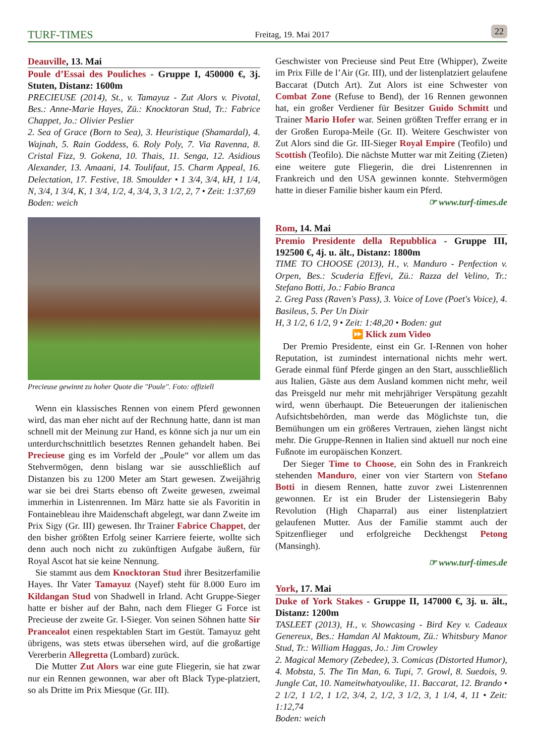TURF-TIMES Freitag, 19. Mai 2017 22
Deauville, 13. Mai
Poule d’Essai des Pouliches - Gruppe I, 450000 €, 3j. Stuten, Distanz: 1600m
PRECIEUSE (2014), St., v. Tamayuz - Zut Alors v. Pivotal, Bes.: Anne-Marie Hayes, Zü.: Knocktoran Stud, Tr.: Fabrice Chappet, Jo.: Olivier Peslier
2. Sea of Grace (Born to Sea), 3. Heuristique (Shamardal), 4. Wajnah, 5. Rain Goddess, 6. Roly Poly, 7. Via Ravenna, 8. Cristal Fizz, 9. Gokena, 10. Thais, 11. Senga, 12. Asidious Alexander, 13. Amaani, 14. Toulifaut, 15. Charm Appeal, 16. Delectation, 17. Festive, 18. Smoulder • 1 3/4, 3/4, kH, 1 1/4, N, 3/4, 1 3/4, K, 1 3/4, 1/2, 4, 3/4, 3, 3 1/2, 2, 7 • Zeit: 1:37,69
Boden: weich
Precieuse gewinnt zu hoher Quote die "Poule". Foto: offiziell
Wenn ein klassisches Rennen von einem Pferd gewonnen wird, das man eher nicht auf der Rechnung hatte, dann ist man schnell mit der Meinung zur Hand, es könne sich ja nur um ein unterdurchschnittlich besetztes Rennen gehandelt haben. Bei Precieuse ging es im Vorfeld der „Poule“ vor allem um das Stehvermögen, denn bislang war sie ausschließlich auf Distanzen bis zu 1200 Meter am Start gewesen. Zweijährig war sie bei drei Starts ebenso oft Zweite gewesen, zweimal immerhin in Listenrennen. Im März hatte sie als Favoritin in Fontainebleau ihre Maidenschaft abgelegt, war dann Zweite im Prix Sigy (Gr. III) gewesen. Ihr Trainer Fabrice Chappet, der den bisher größten Erfolg seiner Karriere feierte, wollte sich denn auch noch nicht zu zukünftigen Aufgabe äußern, für Royal Ascot hat sie keine Nennung.
Sie stammt aus dem Knocktoran Stud ihrer Besitzerfamilie Hayes. Ihr Vater Tamayuz (Nayef) steht für 8.000 Euro im Kildangan Stud von Shadwell in Irland. Acht Gruppe-Sieger hatte er bisher auf der Bahn, nach dem Flieger G Force ist Precieuse der zweite Gr. I-Sieger. Von seinen Söhnen hatte Sir Prancealot einen respektablen Start im Gestüt. Tamayuz geht übrigens, was stets etwas übersehen wird, auf die großartige Vererberin Allegretta (Lombard) zurück.
Die Mutter Zut Alors war eine gute Fliegerin, sie hat zwar nur ein Rennen gewonnen, war aber oft Black Type-platziert, so als Dritte im Prix Miesque (Gr. III).
Geschwister von Precieuse sind Peut Etre (Whipper), Zweite im Prix Fille de l’Air (Gr. III), und der listenplatziert gelaufene Baccarat (Dutch Art). Zut Alors ist eine Schwester von Combat Zone (Refuse to Bend), der 16 Rennen gewonnen hat, ein großer Verdiener für Besitzer Guido Schmitt und Trainer Mario Hofer war. Seinen größten Treffer errang er in der Großen Europa-Meile (Gr. II). Weitere Geschwister von Zut Alors sind die Gr. III-Sieger Royal Empire (Teofilo) und Scottish (Teofilo). Die nächste Mutter war mit Zeiting (Zieten) eine weitere gute Fliegerin, die drei Listenrennen in Frankreich und den USA gewinnen konnte. Stehvermögen hatte in dieser Familie bisher kaum ein Pferd.
☞ www.turf-times.de
Rom, 14. Mai
Premio Presidente della Repubblica - Gruppe III, 192500 €, 4j. u. ält., Distanz: 1800m
TIME TO CHOOSE (2013), H., v. Manduro - Penfection v. Orpen, Bes.: Scuderia Effevi, Zü.: Razza del Velino, Tr.: Stefano Botti, Jo.: Fabio Branca
2. Greg Pass (Raven's Pass), 3. Voice of Love (Poet's Voice), 4. Basileus, 5. Per Un Dixir
H, 3 1/2, 6 1/2, 9 • Zeit: 1:48,20 • Boden: gut
⏩ Klick zum Video
Der Premio Presidente, einst ein Gr. I-Rennen von hoher Reputation, ist zumindest international nichts mehr wert. Gerade einmal fünf Pferde gingen an den Start, ausschließlich aus Italien, Gäste aus dem Ausland kommen nicht mehr, weil das Preisgeld nur mehr mit mehrjähriger Verspätung gezahlt wird, wenn überhaupt. Die Beteuerungen der italienischen Aufsichtsbehörden, man werde das Möglichste tun, die Bemühungen um ein größeres Vertrauen, ziehen längst nicht mehr. Die Gruppe-Rennen in Italien sind aktuell nur noch eine Fußnote im europäischen Konzert.
Der Sieger Time to Choose, ein Sohn des in Frankreich stehenden Manduro, einer von vier Startern von Stefano Botti in diesem Rennen, hatte zuvor zwei Listenrennen gewonnen. Er ist ein Bruder der Listensiegerin Baby Revolution (High Chaparral) aus einer listenplatziert gelaufenen Mutter. Aus der Familie stammt auch der Spitzenflieger und erfolgreiche Deckhengst Petong (Mansingh).
☞ www.turf-times.de
York, 17. Mai
Duke of York Stakes - Gruppe II, 147000 €, 3j. u. ält., Distanz: 1200m
TASLEET (2013), H., v. Showcasing - Bird Key v. Cadeaux Genereux, Bes.: Hamdan Al Maktoum, Zü.: Whitsbury Manor Stud, Tr.: William Haggas, Jo.: Jim Crowley
2. Magical Memory (Zebedee), 3. Comicas (Distorted Humor), 4. Mobsta, 5. The Tin Man, 6. Tupi, 7. Growl, 8. Suedois, 9. Jungle Cat, 10. Nameitwhatyoulike, 11. Baccarat, 12. Brando • 2 1/2, 1 1/2, 1 1/2, 3/4, 2, 1/2, 3 1/2, 3, 1 1/4, 4, 11 • Zeit: 1:12,74
Boden: weich